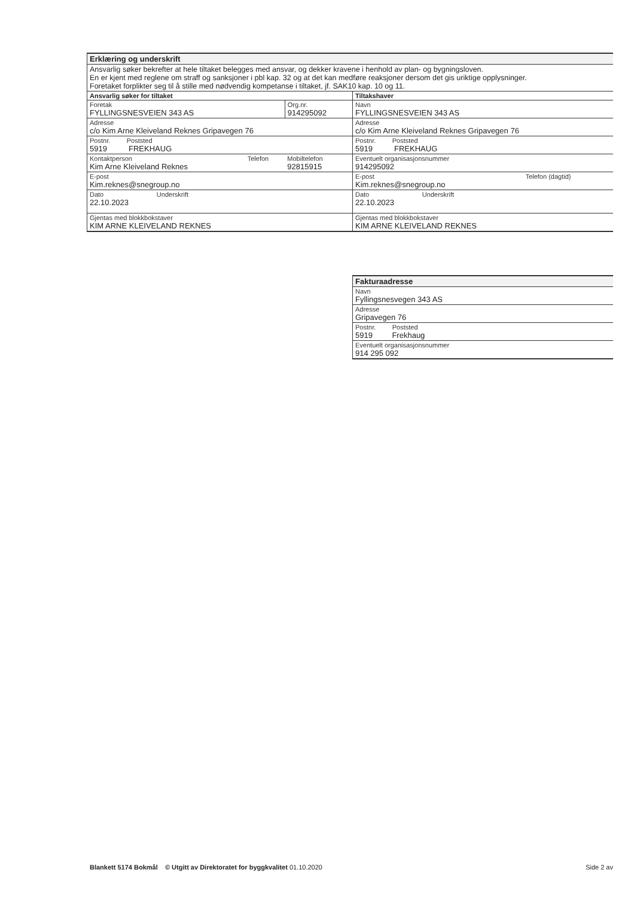| Erklæring og underskrift |
| Ansvarlig søker bekrefter at hele tiltaket belegges med ansvar, og dekker kravene i henhold av plan- og bygningsloven. En er kjent med reglene om straff og sanksjoner i pbl kap. 32 og at det kan medføre reaksjoner dersom det gis uriktige opplysninger. Foretaket forplikter seg til å stille med nødvendig kompetanse i tiltaket, jf. SAK10 kap. 10 og 11. |
| Ansvarlig søker for tiltaket | | |
| Foretak FYLLINGSNESVEIEN 343 AS | | Org.nr. 914295092 |
| Adresse c/o Kim Arne Kleiveland Reknes Gripavegen 76 | | |
| Postnr. Poststed 5919 FREKHAUG | | |
| Kontaktperson Kim Arne Kleiveland Reknes | Telefon | Mobiltelefon 92815915 |
| E-post Kim.reknes@snegroup.no | | |
| Dato Underskrift 22.10.2023 | | |
| Gjentas med blokkbokstaver KIM ARNE KLEIVELAND REKNES | | |
| Tiltakshaver | |
| Navn FYLLINGSNESVEIEN 343 AS | |
| Adresse c/o Kim Arne Kleiveland Reknes Gripavegen 76 | |
| Postnr. Poststed 5919 FREKHAUG | |
| Eventuelt organisasjonsnummer 914295092 | |
| E-post Kim.reknes@snegroup.no | Telefon (dagtid) |
| Dato Underskrift 22.10.2023 | |
| Gjentas med blokkbokstaver KIM ARNE KLEIVELAND REKNES | |
| Fakturaadresse |
| Navn Fyllingsnesvegen 343 AS |
| Adresse Gripavegen 76 |
| Postnr. Poststed 5919 Frekhaug |
| Eventuelt organisasjonsnummer 914 295 092 |
Blankett 5174 Bokmål © Utgitt av Direktoratet for byggkvalitet 01.10.2020 Side 2 av